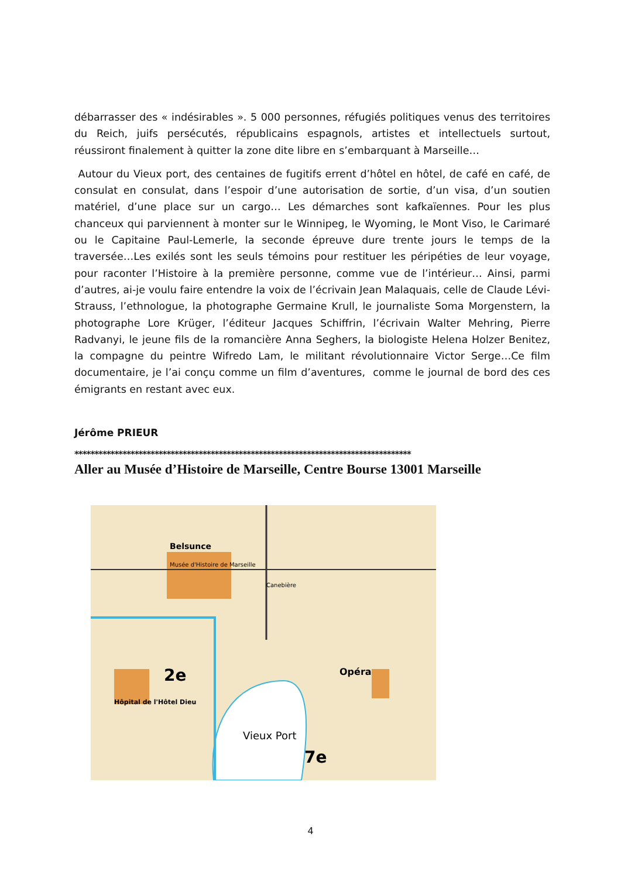débarrasser des « indésirables ». 5 000 personnes, réfugiés politiques venus des territoires du Reich, juifs persécutés, républicains espagnols, artistes et intellectuels surtout, réussiront finalement à quitter la zone dite libre en s’embarquant à Marseille…
Autour du Vieux port, des centaines de fugitifs errent d’hôtel en hôtel, de café en café, de consulat en consulat, dans l’espoir d’une autorisation de sortie, d’un visa, d’un soutien matériel, d’une place sur un cargo… Les démarches sont kafkaïennes. Pour les plus chanceux qui parviennent à monter sur le Winnipeg, le Wyoming, le Mont Viso, le Carimaré ou le Capitaine Paul-Lemerle, la seconde épreuve dure trente jours le temps de la traversée…Les exilés sont les seuls témoins pour restituer les péripéties de leur voyage, pour raconter l’Histoire à la première personne, comme vue de l’intérieur… Ainsi, parmi d’autres, ai-je voulu faire entendre la voix de l’écrivain Jean Malaquais, celle de Claude Lévi-Strauss, l’ethnologue, la photographe Germaine Krull, le journaliste Soma Morgenstern, la photographe Lore Krüger, l’éditeur Jacques Schiffrin, l’écrivain Walter Mehring, Pierre Radvanyi, le jeune fils de la romancière Anna Seghers, la biologiste Helena Holzer Benitez, la compagne du peintre Wifredo Lam, le militant révolutionnaire Victor Serge…Ce film documentaire, je l’ai conçu comme un film d’aventures, comme le journal de bord des ces émigrants en restant avec eux.
Jérôme PRIEUR
************************************************************************************
Aller au Musée d’Histoire de Marseille, Centre Bourse 13001 Marseille
Belsunce
Musée d'Histoire de Marseille
Vieux Port
2e
7e
Opéra
Hôpital de l'Hôtel Dieu
Canebière
4